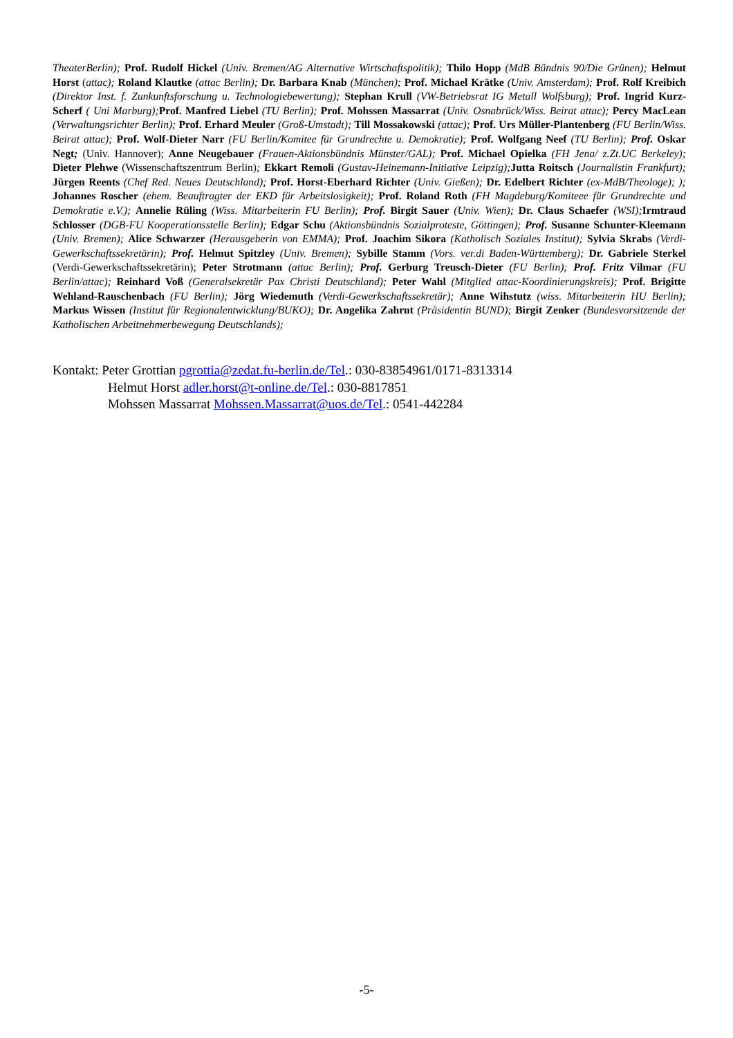TheaterBerlin); Prof. Rudolf Hickel (Univ. Bremen/AG Alternative Wirtschaftspolitik); Thilo Hopp (MdB Bündnis 90/Die Grünen); Helmut Horst (attac); Roland Klautke (attac Berlin); Dr. Barbara Knab (München); Prof. Michael Krätke (Univ. Amsterdam); Prof. Rolf Kreibich (Direktor Inst. f. Zunkunftsforschung u. Technologiebewertung); Stephan Krull (VW-Betriebsrat IG Metall Wolfsburg); Prof. Ingrid Kurz-Scherf ( Uni Marburg); Prof. Manfred Liebel (TU Berlin); Prof. Mohssen Massarrat (Univ. Osnabrück/Wiss. Beirat attac); Percy MacLean (Verwaltungsrichter Berlin); Prof. Erhard Meuler (Groß-Umstadt); Till Mossakowski (attac); Prof. Urs Müller-Plantenberg (FU Berlin/Wiss. Beirat attac); Prof. Wolf-Dieter Narr (FU Berlin/Komitee für Grundrechte u. Demokratie); Prof. Wolfgang Neef (TU Berlin); Prof. Oskar Negt; (Univ. Hannover); Anne Neugebauer (Frauen-Aktionsbündnis Münster/GAL); Prof. Michael Opielka (FH Jena/ z.Zt.UC Berkeley); Dieter Plehwe (Wissenschaftszentrum Berlin); Ekkart Remoli (Gustav-Heinemann-Initiative Leipzig); Jutta Roitsch (Journalistin Frankfurt); Jürgen Reents (Chef Red. Neues Deutschland); Prof. Horst-Eberhard Richter (Univ. Gießen); Dr. Edelbert Richter (ex-MdB/Theologe); ); Johannes Roscher (ehem. Beauftragter der EKD für Arbeitslosigkeit); Prof. Roland Roth (FH Magdeburg/Komiteee für Grundrechte und Demokratie e.V.); Annelie Rüling (Wiss. Mitarbeiterin FU Berlin); Prof. Birgit Sauer (Univ. Wien); Dr. Claus Schaefer (WSI); Irmtraud Schlosser (DGB-FU Kooperationsstelle Berlin); Edgar Schu (Aktionsbündnis Sozialproteste, Göttingen); Prof. Susanne Schunter-Kleemann (Univ. Bremen); Alice Schwarzer (Herausgeberin von EMMA); Prof. Joachim Sikora (Katholisch Soziales Institut); Sylvia Skrabs (Verdi-Gewerkschaftssekretärin); Prof. Helmut Spitzley (Univ. Bremen); Sybille Stamm (Vors. ver.di Baden-Württemberg); Dr. Gabriele Sterkel (Verdi-Gewerkschaftssekretärin); Peter Strotmann (attac Berlin); Prof. Gerburg Treusch-Dieter (FU Berlin); Prof. Fritz Vilmar (FU Berlin/attac); Reinhard Voß (Generalsekretär Pax Christi Deutschland); Peter Wahl (Mitglied attac-Koordinierungskreis); Prof. Brigitte Wehland-Rauschenbach (FU Berlin); Jörg Wiedemuth (Verdi-Gewerkschaftssekretär); Anne Wihstutz (wiss. Mitarbeiterin HU Berlin); Markus Wissen (Institut für Regionalentwicklung/BUKO); Dr. Angelika Zahrnt (Präsidentin BUND); Birgit Zenker (Bundesvorsitzende der Katholischen Arbeitnehmerbewegung Deutschlands);
Kontakt: Peter Grottian pgrottia@zedat.fu-berlin.de/Tel.: 030-83854961/0171-8313314
Helmut Horst adler.horst@t-online.de/Tel.: 030-8817851
Mohssen Massarrat Mohssen.Massarrat@uos.de/Tel.: 0541-442284
-5-